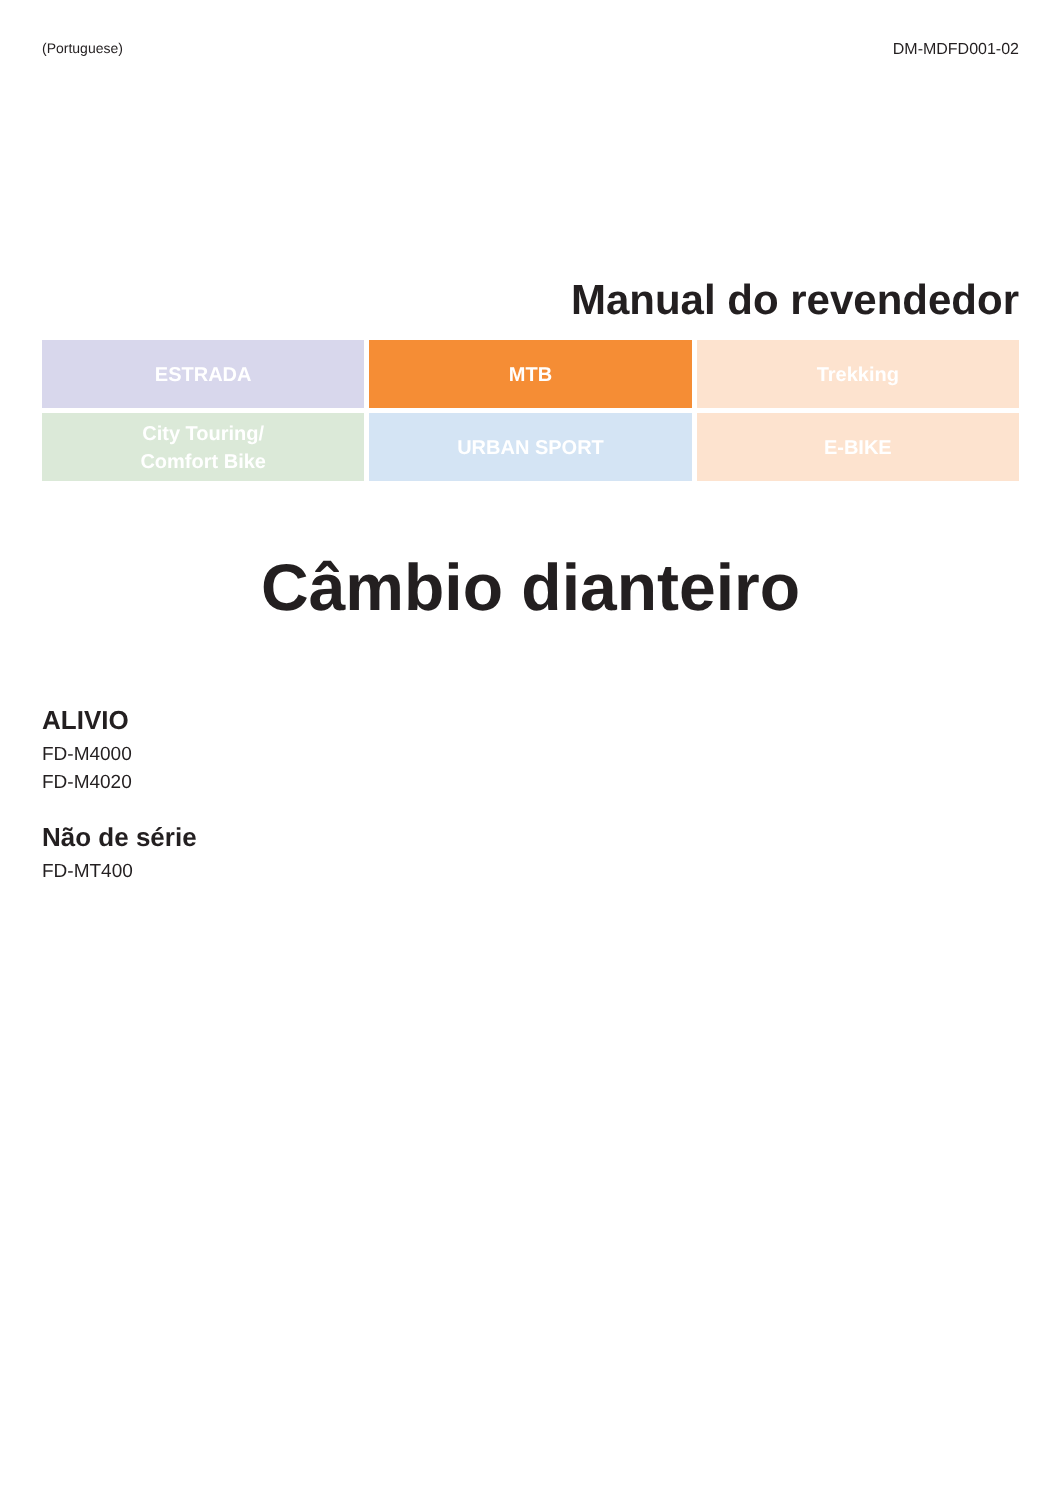(Portuguese) DM-MDFD001-02
Manual do revendedor
ESTRADA
MTB
Trekking
City Touring/
Comfort Bike
URBAN SPORT
E-BIKE
Câmbio dianteiro
ALIVIO
FD-M4000
FD-M4020
Não de série
FD-MT400